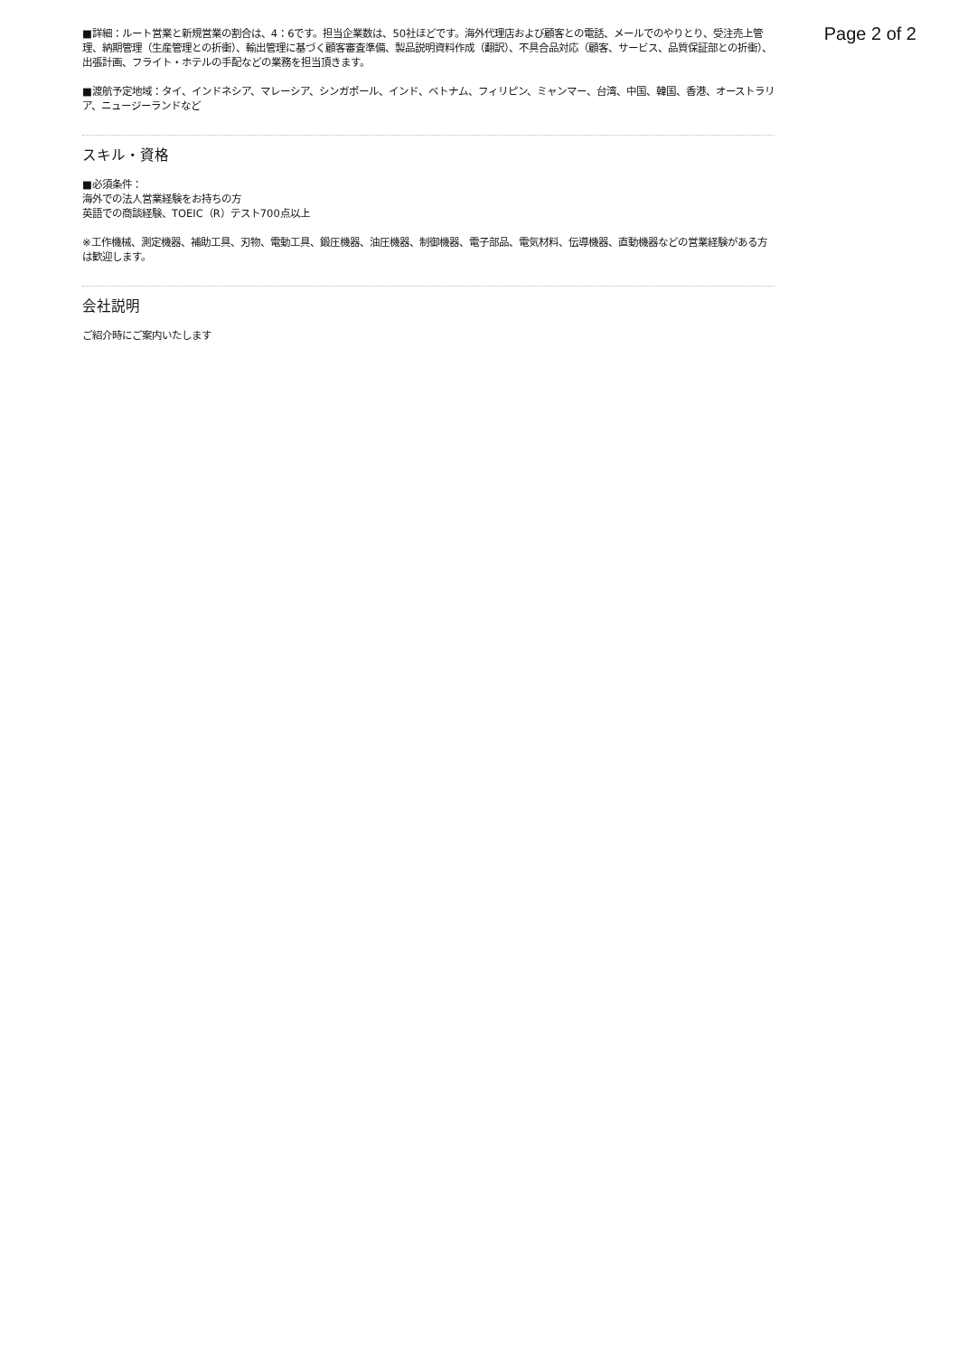Page 2 of 2
■詳細：ルート営業と新規営業の割合は、4：6です。担当企業数は、50社ほどです。海外代理店および顧客との電話、メールでのやりとり、受注売上管理、納期管理（生産管理との折衝）、輸出管理に基づく顧客審査準備、製品説明資料作成（翻訳）、不具合品対応（顧客、サービス、品質保証部との折衝）、出張計画、フライト・ホテルの手配などの業務を担当頂きます。
■渡航予定地域：タイ、インドネシア、マレーシア、シンガポール、インド、ベトナム、フィリピン、ミャンマー、台湾、中国、韓国、香港、オーストラリア、ニュージーランドなど
スキル・資格
■必須条件：
海外での法人営業経験をお持ちの方
英語での商談経験、TOEIC（R）テスト700点以上
※工作機械、測定機器、補助工具、刃物、電動工具、鍛圧機器、油圧機器、制御機器、電子部品、電気材料、伝導機器、直動機器などの営業経験がある方は歓迎します。
会社説明
ご紹介時にご案内いたします